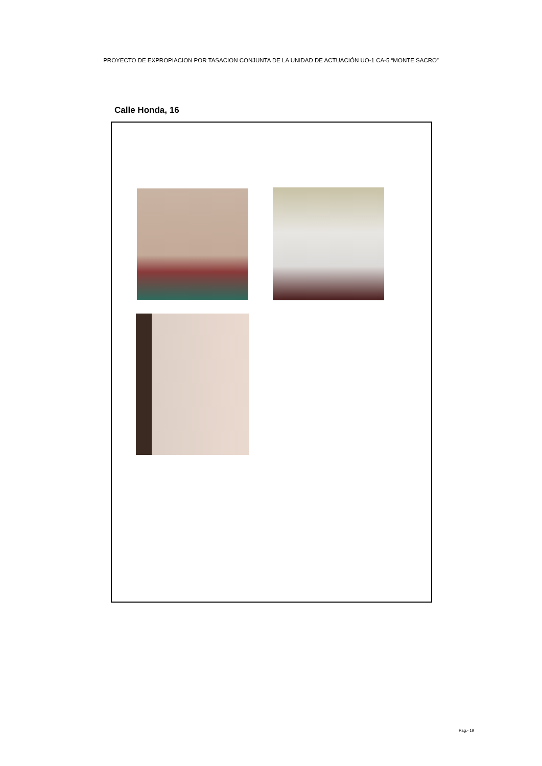PROYECTO DE EXPROPIACION POR TASACION CONJUNTA DE LA UNIDAD DE ACTUACIÓN UO-1 CA-5 “MONTE SACRO”
Calle Honda, 16
Pag.- 19